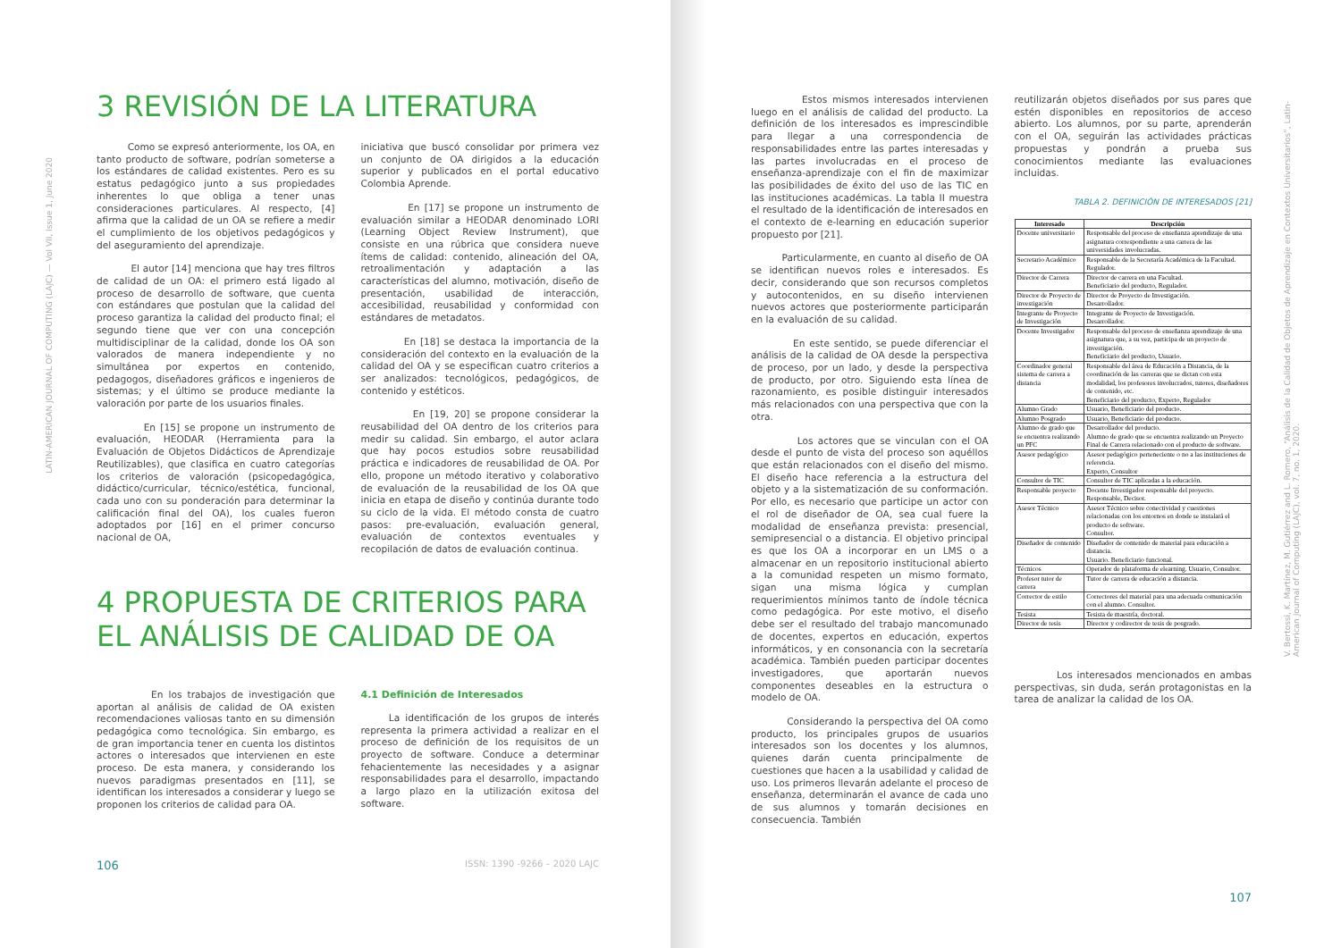LATIN-AMERICAN JOURNAL OF COMPUTING (LAJC) — Vol VII, Issue 1, June 2020
3 REVISIÓN DE LA LITERATURA
Como se expresó anteriormente, los OA, en tanto producto de software, podrían someterse a los estándares de calidad existentes. Pero es su estatus pedagógico junto a sus propiedades inherentes lo que obliga a tener unas consideraciones particulares. Al respecto, [4] afirma que la calidad de un OA se refiere a medir el cumplimiento de los objetivos pedagógicos y del aseguramiento del aprendizaje.
El autor [14] menciona que hay tres filtros de calidad de un OA: el primero está ligado al proceso de desarrollo de software, que cuenta con estándares que postulan que la calidad del proceso garantiza la calidad del producto final; el segundo tiene que ver con una concepción multidisciplinar de la calidad, donde los OA son valorados de manera independiente y no simultánea por expertos en contenido, pedagogos, diseñadores gráficos e ingenieros de sistemas; y el último se produce mediante la valoración por parte de los usuarios finales.
En [15] se propone un instrumento de evaluación, HEODAR (Herramienta para la Evaluación de Objetos Didácticos de Aprendizaje Reutilizables), que clasifica en cuatro categorías los criterios de valoración (psicopedagógica, didáctico/curricular, técnico/estética, funcional, cada uno con su ponderación para determinar la calificación final del OA), los cuales fueron adoptados por [16] en el primer concurso nacional de OA,
iniciativa que buscó consolidar por primera vez un conjunto de OA dirigidos a la educación superior y publicados en el portal educativo Colombia Aprende.
En [17] se propone un instrumento de evaluación similar a HEODAR denominado LORI (Learning Object Review Instrument), que consiste en una rúbrica que considera nueve ítems de calidad: contenido, alineación del OA, retroalimentación y adaptación a las características del alumno, motivación, diseño de presentación, usabilidad de interacción, accesibilidad, reusabilidad y conformidad con estándares de metadatos.
En [18] se destaca la importancia de la consideración del contexto en la evaluación de la calidad del OA y se especifican cuatro criterios a ser analizados: tecnológicos, pedagógicos, de contenido y estéticos.
En [19, 20] se propone considerar la reusabilidad del OA dentro de los criterios para medir su calidad. Sin embargo, el autor aclara que hay pocos estudios sobre reusabilidad práctica e indicadores de reusabilidad de OA. Por ello, propone un método iterativo y colaborativo de evaluación de la reusabilidad de los OA que inicia en etapa de diseño y continúa durante todo su ciclo de la vida. El método consta de cuatro pasos: pre-evaluación, evaluación general, evaluación de contextos eventuales y recopilación de datos de evaluación continua.
4 PROPUESTA DE CRITERIOS PARA EL ANÁLISIS DE CALIDAD DE OA
En los trabajos de investigación que aportan al análisis de calidad de OA existen recomendaciones valiosas tanto en su dimensión pedagógica como tecnológica. Sin embargo, es de gran importancia tener en cuenta los distintos actores o interesados que intervienen en este proceso. De esta manera, y considerando los nuevos paradigmas presentados en [11], se identifican los interesados a considerar y luego se proponen los criterios de calidad para OA.
4.1 Definición de Interesados
La identificación de los grupos de interés representa la primera actividad a realizar en el proceso de definición de los requisitos de un proyecto de software. Conduce a determinar fehacientemente las necesidades y a asignar responsabilidades para el desarrollo, impactando a largo plazo en la utilización exitosa del software.
106 ISSN: 1390 -9266 – 2020 LAJC
V. Bertossi, K. Martínez, M. Gutiérrez and L. Romero, “Análisis de la Calidad de Objetos de Aprendizaje en Contextos Universitarios”, Latin-American Journal of Computing (LAJC), vol. 7, no. 1, 2020.
Estos mismos interesados intervienen luego en el análisis de calidad del producto. La definición de los interesados es imprescindible para llegar a una correspondencia de responsabilidades entre las partes interesadas y las partes involucradas en el proceso de enseñanza-aprendizaje con el fin de maximizar las posibilidades de éxito del uso de las TIC en las instituciones académicas. La tabla II muestra el resultado de la identificación de interesados en el contexto de e-learning en educación superior propuesto por [21].
Particularmente, en cuanto al diseño de OA se identifican nuevos roles e interesados. Es decir, considerando que son recursos completos y autocontenidos, en su diseño intervienen nuevos actores que posteriormente participarán en la evaluación de su calidad.
En este sentido, se puede diferenciar el análisis de la calidad de OA desde la perspectiva de proceso, por un lado, y desde la perspectiva de producto, por otro. Siguiendo esta línea de razonamiento, es posible distinguir interesados más relacionados con una perspectiva que con la otra.
Los actores que se vinculan con el OA desde el punto de vista del proceso son aquéllos que están relacionados con el diseño del mismo. El diseño hace referencia a la estructura del objeto y a la sistematización de su conformación. Por ello, es necesario que participe un actor con el rol de diseñador de OA, sea cual fuere la modalidad de enseñanza prevista: presencial, semipresencial o a distancia. El objetivo principal es que los OA a incorporar en un LMS o a almacenar en un repositorio institucional abierto a la comunidad respeten un mismo formato, sigan una misma lógica y cumplan requerimientos mínimos tanto de índole técnica como pedagógica. Por este motivo, el diseño debe ser el resultado del trabajo mancomunado de docentes, expertos en educación, expertos informáticos, y en consonancia con la secretaría académica. También pueden participar docentes investigadores, que aportarán nuevos componentes deseables en la estructura o modelo de OA.
Considerando la perspectiva del OA como producto, los principales grupos de usuarios interesados son los docentes y los alumnos, quienes darán cuenta principalmente de cuestiones que hacen a la usabilidad y calidad de uso. Los primeros llevarán adelante el proceso de enseñanza, determinarán el avance de cada uno de sus alumnos y tomarán decisiones en consecuencia. También
reutilizarán objetos diseñados por sus pares que estén disponibles en repositorios de acceso abierto. Los alumnos, por su parte, aprenderán con el OA, seguirán las actividades prácticas propuestas y pondrán a prueba sus conocimientos mediante las evaluaciones incluidas.
TABLA 2. DEFINICIÓN DE INTERESADOS [21]
| Interesado | Descripción |
| --- | --- |
| Docente universitario | Responsable del proceso de enseñanza aprendizaje de una asignatura correspondiente a una carrera de las universidades involucradas. |
| Secretario Académico | Responsable de la Secretaría Académica de la Facultad. Regulador. |
| Director de Carrera | Director de carrera en una Facultad. Beneficiario del producto, Regulador. |
| Director de Proyecto de investigación | Director de Proyecto de Investigación. Desarrollador. |
| Integrante de Proyecto de Investigación | Integrante de Proyecto de Investigación. Desarrollador. |
| Docente Investigador | Responsable del proceso de enseñanza aprendizaje de una asignatura que, a su vez, participa de un proyecto de investigación. Beneficiario del producto, Usuario. |
| Coordinador general sistema de carrera a distancia | Responsable del área de Educación a Distancia, de la coordinación de las carreras que se dictan con esta modalidad, los profesores involucrados, tutores, diseñadores de contenido, etc. Beneficiario del producto, Experto, Regulador |
| Alumno Grado | Usuario, Beneficiario del producto. |
| Alumno Posgrado | Usuario, Beneficiario del producto. |
| Alumno de grado que se encuentra realizando un PFC | Desarrollador del producto. Alumno de grado que se encuentra realizando un Proyecto Final de Carrera relacionado con el producto de software. |
| Asesor pedagógico | Asesor pedagógico perteneciente o no a las instituciones de referencia. Experto, Consultor |
| Consultor de TIC | Consultor de TIC aplicadas a la educación. |
| Responsable proyecto | Docente Investigador responsable del proyecto. Responsable, Decisor. |
| Asesor Técnico | Asesor Técnico sobre conectividad y cuestiones relacionadas con los entornos en donde se instalará el producto de software. Consultor. |
| Diseñador de contenido | Diseñador de contenido de material para educación a distancia. Usuario. Beneficiario funcional. |
| Técnicos | Operador de plataforma de elearning. Usuario, Consultor. |
| Profesor tutor de carrera | Tutor de carrera de educación a distancia. |
| Corrector de estilo | Correctores del material para una adecuada comunicación con el alumno. Consultor. |
| Tesista | Tesista de maestría, doctoral. |
| Director de tesis | Director y codirector de tesis de posgrado. |
Los interesados mencionados en ambas perspectivas, sin duda, serán protagonistas en la tarea de analizar la calidad de los OA.
107